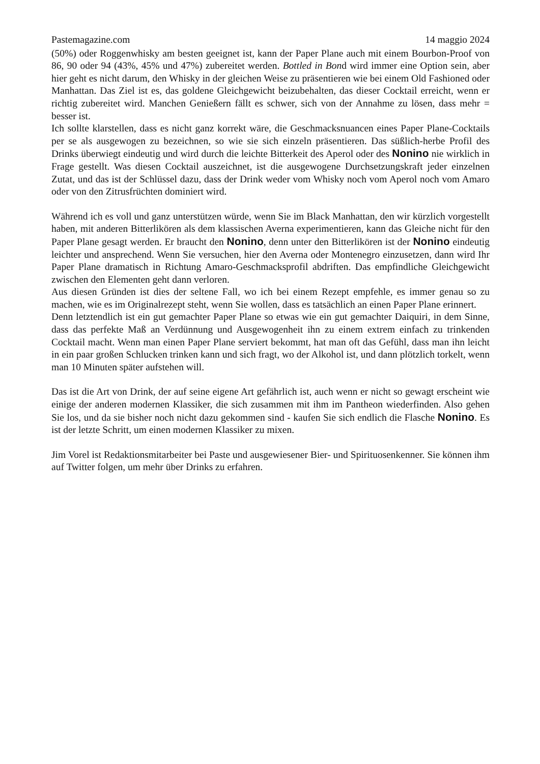Pastemagazine.com 14 maggio 2024
(50%) oder Roggenwhisky am besten geeignet ist, kann der Paper Plane auch mit einem Bourbon-Proof von 86, 90 oder 94 (43%, 45% und 47%) zubereitet werden. Bottled in Bond wird immer eine Option sein, aber hier geht es nicht darum, den Whisky in der gleichen Weise zu präsentieren wie bei einem Old Fashioned oder Manhattan. Das Ziel ist es, das goldene Gleichgewicht beizubehalten, das dieser Cocktail erreicht, wenn er richtig zubereitet wird. Manchen Genießern fällt es schwer, sich von der Annahme zu lösen, dass mehr = besser ist.
Ich sollte klarstellen, dass es nicht ganz korrekt wäre, die Geschmacksnuancen eines Paper Plane-Cocktails per se als ausgewogen zu bezeichnen, so wie sie sich einzeln präsentieren. Das süßlich-herbe Profil des Drinks überwiegt eindeutig und wird durch die leichte Bitterkeit des Aperol oder des Nonino nie wirklich in Frage gestellt. Was diesen Cocktail auszeichnet, ist die ausgewogene Durchsetzungskraft jeder einzelnen Zutat, und das ist der Schlüssel dazu, dass der Drink weder vom Whisky noch vom Aperol noch vom Amaro oder von den Zitrusfrüchten dominiert wird.
Während ich es voll und ganz unterstützen würde, wenn Sie im Black Manhattan, den wir kürzlich vorgestellt haben, mit anderen Bitterlikören als dem klassischen Averna experimentieren, kann das Gleiche nicht für den Paper Plane gesagt werden. Er braucht den Nonino, denn unter den Bitterlikören ist der Nonino eindeutig leichter und ansprechend. Wenn Sie versuchen, hier den Averna oder Montenegro einzusetzen, dann wird Ihr Paper Plane dramatisch in Richtung Amaro-Geschmacksprofil abdriften. Das empfindliche Gleichgewicht zwischen den Elementen geht dann verloren.
Aus diesen Gründen ist dies der seltene Fall, wo ich bei einem Rezept empfehle, es immer genau so zu machen, wie es im Originalrezept steht, wenn Sie wollen, dass es tatsächlich an einen Paper Plane erinnert.
Denn letztendlich ist ein gut gemachter Paper Plane so etwas wie ein gut gemachter Daiquiri, in dem Sinne, dass das perfekte Maß an Verdünnung und Ausgewogenheit ihn zu einem extrem einfach zu trinkenden Cocktail macht. Wenn man einen Paper Plane serviert bekommt, hat man oft das Gefühl, dass man ihn leicht in ein paar großen Schlucken trinken kann und sich fragt, wo der Alkohol ist, und dann plötzlich torkelt, wenn man 10 Minuten später aufstehen will.
Das ist die Art von Drink, der auf seine eigene Art gefährlich ist, auch wenn er nicht so gewagt erscheint wie einige der anderen modernen Klassiker, die sich zusammen mit ihm im Pantheon wiederfinden. Also gehen Sie los, und da sie bisher noch nicht dazu gekommen sind - kaufen Sie sich endlich die Flasche Nonino. Es ist der letzte Schritt, um einen modernen Klassiker zu mixen.
Jim Vorel ist Redaktionsmitarbeiter bei Paste und ausgewiesener Bier- und Spirituosenkenner. Sie können ihm auf Twitter folgen, um mehr über Drinks zu erfahren.